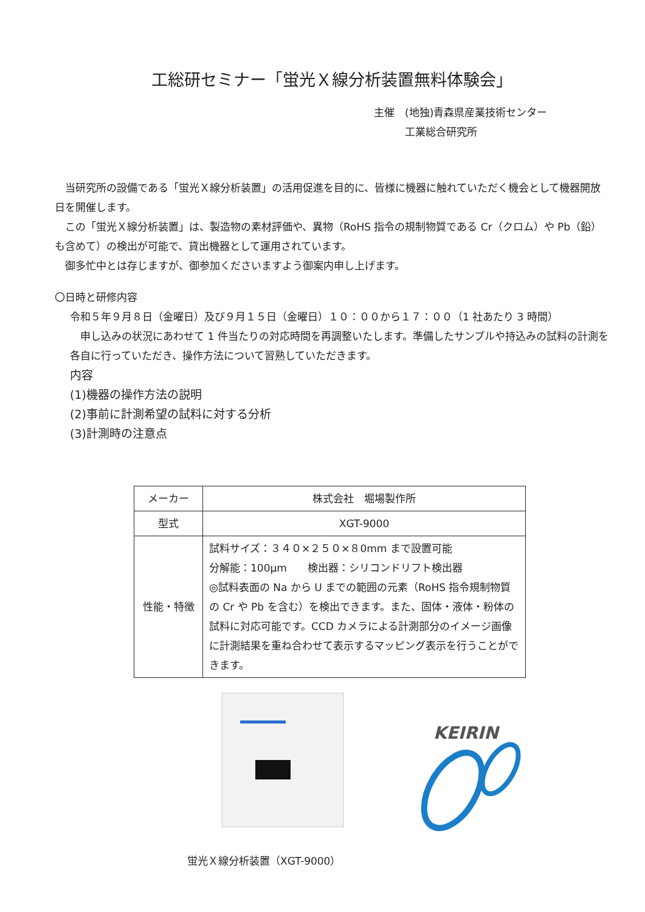工総研セミナー「蛍光Ｘ線分析装置無料体験会」
主催　(地独)青森県産業技術センター
　　　工業総合研究所
　当研究所の設備である「蛍光Ｘ線分析装置」の活用促進を目的に、皆様に機器に触れていただく機会として機器開放日を開催します。
　この「蛍光Ｘ線分析装置」は、製造物の素材評価や、異物（RoHS 指令の規制物質である Cr（クロム）や Pb（鉛）も含めて）の検出が可能で、貸出機器として運用されています。
　御多忙中とは存じますが、御参加くださいますよう御案内申し上げます。
〇日時と研修内容
令和５年９月８日（金曜日）及び９月１５日（金曜日）１０：００から１７：００（1 社あたり 3 時間）
　申し込みの状況にあわせて 1 件当たりの対応時間を再調整いたします。準備したサンプルや持込みの試料の計測を各自に行っていただき、操作方法について習熟していただきます。
内容
(1)機器の操作方法の説明
(2)事前に計測希望の試料に対する分析
(3)計測時の注意点
| メーカー | 株式会社 堀場製作所 |
| 型式 | XGT-9000 |
| 性能・特徴 | 試料サイズ：３４０×２５０×８0mm まで設置可能 分解能：100μm 検出器：シリコンドリフト検出器 ◎試料表面の Na から U までの範囲の元素（RoHS 指令規制物質の Cr や Pb を含む）を検出できます。また、固体・液体・粉体の試料に対応可能です。CCD カメラによる計測部分のイメージ画像に計測結果を重ね合わせて表示するマッピング表示を行うことができます。 |
KEIRIN
蛍光Ｘ線分析装置（XGT-9000）